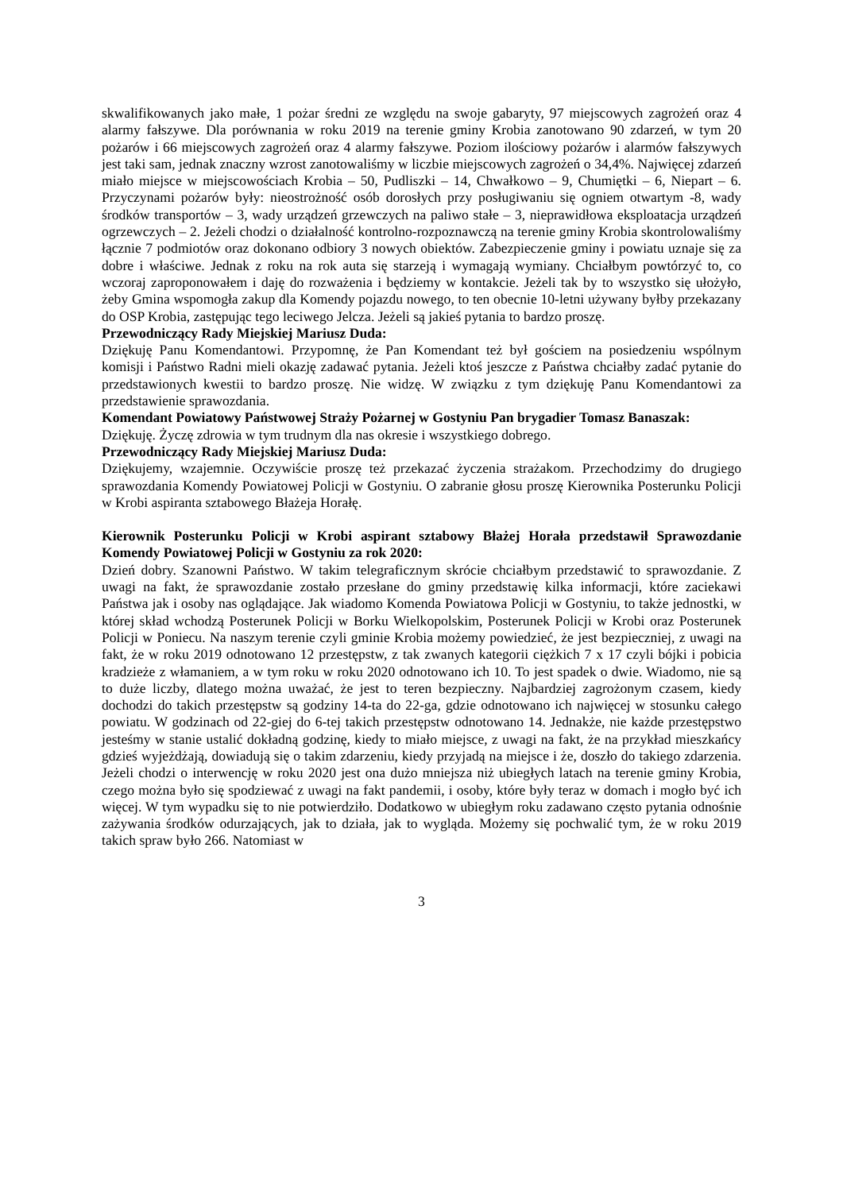skwalifikowanych jako małe, 1 pożar średni ze względu na swoje gabaryty, 97 miejscowych zagrożeń oraz 4 alarmy fałszywe. Dla porównania w roku 2019 na terenie gminy Krobia zanotowano 90 zdarzeń, w tym 20 pożarów i 66 miejscowych zagrożeń oraz 4 alarmy fałszywe. Poziom ilościowy pożarów i alarmów fałszywych jest taki sam, jednak znaczny wzrost zanotowaliśmy w liczbie miejscowych zagrożeń o 34,4%. Najwięcej zdarzeń miało miejsce w miejscowościach Krobia – 50, Pudliszki – 14, Chwałkowo – 9, Chumiętki – 6, Niepart – 6. Przyczynami pożarów były: nieostrożność osób dorosłych przy posługiwaniu się ogniem otwartym -8, wady środków transportów – 3, wady urządzeń grzewczych na paliwo stałe – 3, nieprawidłowa eksploatacja urządzeń ogrzewczych – 2. Jeżeli chodzi o działalność kontrolno-rozpoznawczą na terenie gminy Krobia skontrolowaliśmy łącznie 7 podmiotów oraz dokonano odbiory 3 nowych obiektów. Zabezpieczenie gminy i powiatu uznaje się za dobre i właściwe. Jednak z roku na rok auta się starzeją i wymagają wymiany. Chciałbym powtórzyć to, co wczoraj zaproponowałem i daję do rozważenia i będziemy w kontakcie. Jeżeli tak by to wszystko się ułożyło, żeby Gmina wspomogła zakup dla Komendy pojazdu nowego, to ten obecnie 10-letni używany byłby przekazany do OSP Krobia, zastępując tego leciwego Jelcza. Jeżeli są jakieś pytania to bardzo proszę.
Przewodniczący Rady Miejskiej Mariusz Duda:
Dziękuję Panu Komendantowi. Przypomnę, że Pan Komendant też był gościem na posiedzeniu wspólnym komisji i Państwo Radni mieli okazję zadawać pytania. Jeżeli ktoś jeszcze z Państwa chciałby zadać pytanie do przedstawionych kwestii to bardzo proszę. Nie widzę. W związku z tym dziękuję Panu Komendantowi za przedstawienie sprawozdania.
Komendant Powiatowy Państwowej Straży Pożarnej w Gostyniu Pan brygadier Tomasz Banaszak:
Dziękuję. Życzę zdrowia w tym trudnym dla nas okresie i wszystkiego dobrego.
Przewodniczący Rady Miejskiej Mariusz Duda:
Dziękujemy, wzajemnie. Oczywiście proszę też przekazać życzenia strażakom. Przechodzimy do drugiego sprawozdania Komendy Powiatowej Policji w Gostyniu. O zabranie głosu proszę Kierownika Posterunku Policji w Krobi aspiranta sztabowego Błażeja Horałę.
Kierownik Posterunku Policji w Krobi aspirant sztabowy Błażej Horała przedstawił Sprawozdanie Komendy Powiatowej Policji w Gostyniu za rok 2020:
Dzień dobry. Szanowni Państwo. W takim telegraficznym skrócie chciałbym przedstawić to sprawozdanie. Z uwagi na fakt, że sprawozdanie zostało przesłane do gminy przedstawię kilka informacji, które zaciekawi Państwa jak i osoby nas oglądające. Jak wiadomo Komenda Powiatowa Policji w Gostyniu, to także jednostki, w której skład wchodzą Posterunek Policji w Borku Wielkopolskim, Posterunek Policji w Krobi oraz Posterunek Policji w Poniecu. Na naszym terenie czyli gminie Krobia możemy powiedzieć, że jest bezpieczniej, z uwagi na fakt, że w roku 2019 odnotowano 12 przestępstw, z tak zwanych kategorii ciężkich 7 x 17 czyli bójki i pobicia kradzieże z włamaniem, a w tym roku w roku 2020 odnotowano ich 10. To jest spadek o dwie. Wiadomo, nie są to duże liczby, dlatego można uważać, że jest to teren bezpieczny. Najbardziej zagrożonym czasem, kiedy dochodzi do takich przestępstw są godziny 14-ta do 22-ga, gdzie odnotowano ich najwięcej w stosunku całego powiatu. W godzinach od 22-giej do 6-tej takich przestępstw odnotowano 14. Jednakże, nie każde przestępstwo jesteśmy w stanie ustalić dokładną godzinę, kiedy to miało miejsce, z uwagi na fakt, że na przykład mieszkańcy gdzieś wyjeżdżają, dowiadują się o takim zdarzeniu, kiedy przyjadą na miejsce i że, doszło do takiego zdarzenia. Jeżeli chodzi o interwencję w roku 2020 jest ona dużo mniejsza niż ubiegłych latach na terenie gminy Krobia, czego można było się spodziewać z uwagi na fakt pandemii, i osoby, które były teraz w domach i mogło być ich więcej. W tym wypadku się to nie potwierdziło. Dodatkowo w ubiegłym roku zadawano często pytania odnośnie zażywania środków odurzających, jak to działa, jak to wygląda. Możemy się pochwalić tym, że w roku 2019 takich spraw było 266. Natomiast w
3